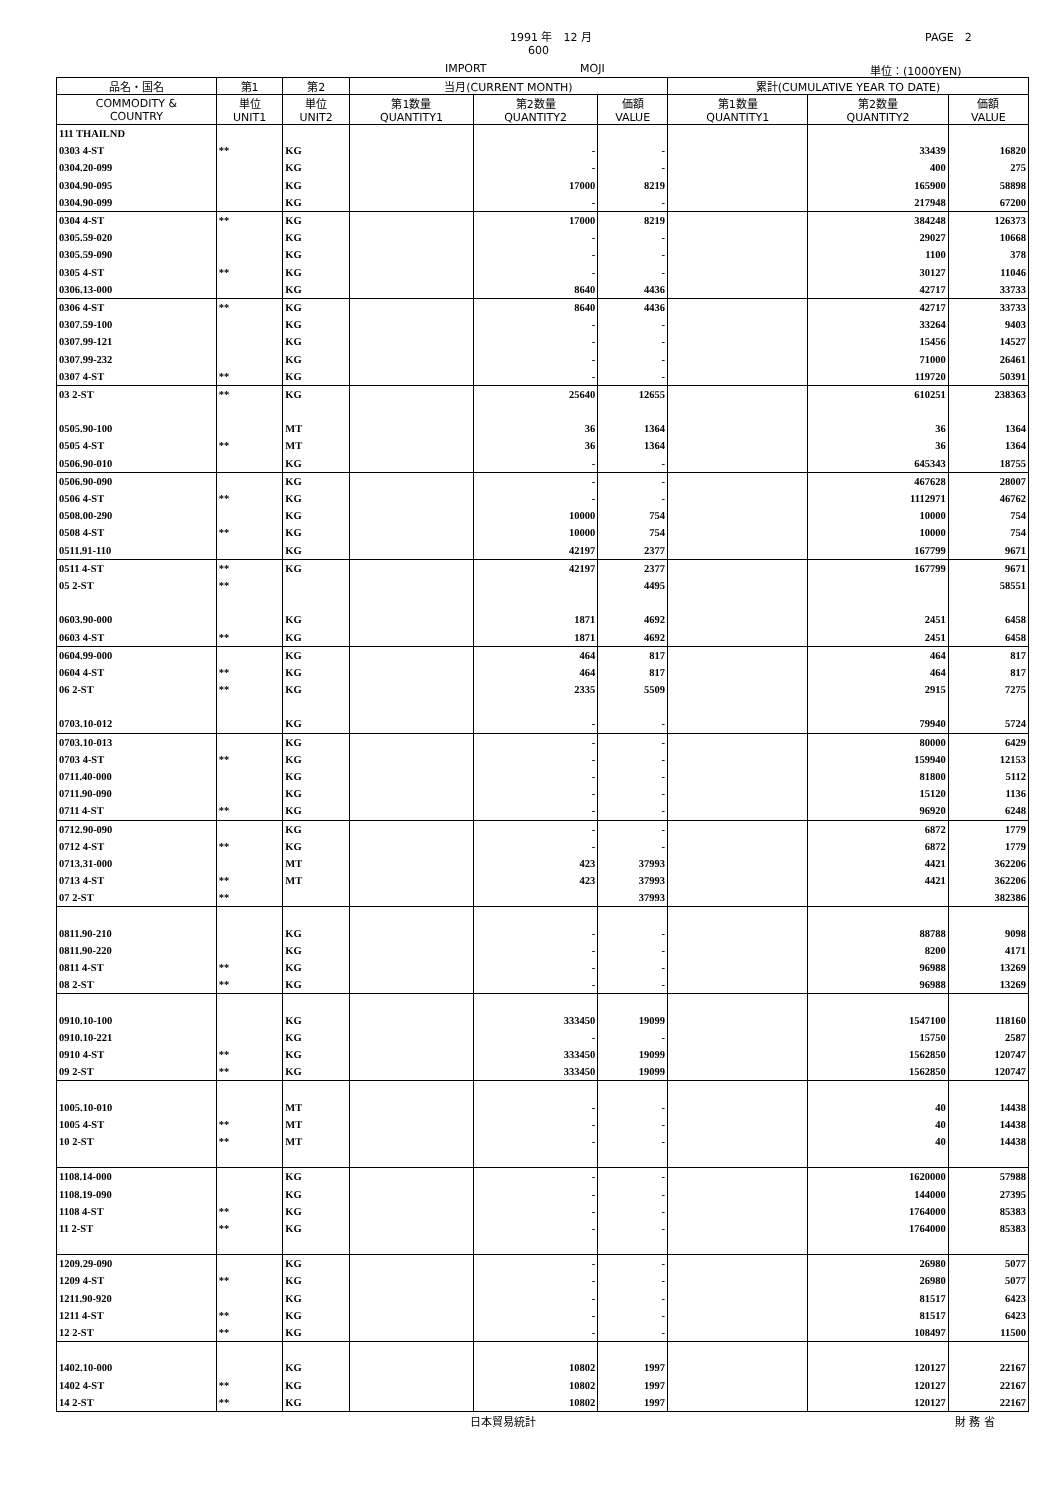1991 年　12 月 PAGE　2
600
IMPORT MOJI 単位：(1000YEN)
| 品名・国名 | 第1 | 第2 | 当月(CURRENT MONTH) | | | 累計(CUMULATIVE YEAR TO DATE) | | |
| --- | --- | --- | --- | --- | --- | --- | --- | --- |
| COMMODITY & COUNTRY | 単位 UNIT1 | 単位 UNIT2 | 第1数量 QUANTITY1 | 第2数量 QUANTITY2 | 価額 VALUE | 第1数量 QUANTITY1 | 第2数量 QUANTITY2 | 価額 VALUE |
| 111 THAILND | | | | | | | | |
| 0303 4-ST | ** | KG | | - | - | | 33439 | 16820 |
| 0304.20-099 | | KG | | - | - | | 400 | 275 |
| 0304.90-095 | | KG | | 17000 | 8219 | | 165900 | 58898 |
| 0304.90-099 | | KG | | - | - | | 217948 | 67200 |
| 0304 4-ST | ** | KG | | 17000 | 8219 | | 384248 | 126373 |
| 0305.59-020 | | KG | | - | - | | 29027 | 10668 |
| 0305.59-090 | | KG | | - | - | | 1100 | 378 |
| 0305 4-ST | ** | KG | | - | - | | 30127 | 11046 |
| 0306.13-000 | | KG | | 8640 | 4436 | | 42717 | 33733 |
| 0306 4-ST | ** | KG | | 8640 | 4436 | | 42717 | 33733 |
| 0307.59-100 | | KG | | - | - | | 33264 | 9403 |
| 0307.99-121 | | KG | | - | - | | 15456 | 14527 |
| 0307.99-232 | | KG | | - | - | | 71000 | 26461 |
| 0307 4-ST | ** | KG | | - | - | | 119720 | 50391 |
| 03 2-ST | ** | KG | | 25640 | 12655 | | 610251 | 238363 |
| 0505.90-100 | | MT | | 36 | 1364 | | 36 | 1364 |
| 0505 4-ST | ** | MT | | 36 | 1364 | | 36 | 1364 |
| 0506.90-010 | | KG | | - | - | | 645343 | 18755 |
| 0506.90-090 | | KG | | - | - | | 467628 | 28007 |
| 0506 4-ST | ** | KG | | - | - | | 1112971 | 46762 |
| 0508.00-290 | | KG | | 10000 | 754 | | 10000 | 754 |
| 0508 4-ST | ** | KG | | 10000 | 754 | | 10000 | 754 |
| 0511.91-110 | | KG | | 42197 | 2377 | | 167799 | 9671 |
| 0511 4-ST | ** | KG | | 42197 | 2377 | | 167799 | 9671 |
| 05 2-ST | ** | | | | 4495 | | | 58551 |
| 0603.90-000 | | KG | | 1871 | 4692 | | 2451 | 6458 |
| 0603 4-ST | ** | KG | | 1871 | 4692 | | 2451 | 6458 |
| 0604.99-000 | | KG | | 464 | 817 | | 464 | 817 |
| 0604 4-ST | ** | KG | | 464 | 817 | | 464 | 817 |
| 06 2-ST | ** | KG | | 2335 | 5509 | | 2915 | 7275 |
| 0703.10-012 | | KG | | - | - | | 79940 | 5724 |
| 0703.10-013 | | KG | | - | - | | 80000 | 6429 |
| 0703 4-ST | ** | KG | | - | - | | 159940 | 12153 |
| 0711.40-000 | | KG | | - | - | | 81800 | 5112 |
| 0711.90-090 | | KG | | - | - | | 15120 | 1136 |
| 0711 4-ST | ** | KG | | - | - | | 96920 | 6248 |
| 0712.90-090 | | KG | | - | - | | 6872 | 1779 |
| 0712 4-ST | ** | KG | | - | - | | 6872 | 1779 |
| 0713.31-000 | | MT | | 423 | 37993 | | 4421 | 362206 |
| 0713 4-ST | ** | MT | | 423 | 37993 | | 4421 | 362206 |
| 07 2-ST | ** | | | | 37993 | | | 382386 |
| 0811.90-210 | | KG | | - | - | | 88788 | 9098 |
| 0811.90-220 | | KG | | - | - | | 8200 | 4171 |
| 0811 4-ST | ** | KG | | - | - | | 96988 | 13269 |
| 08 2-ST | ** | KG | | - | - | | 96988 | 13269 |
| 0910.10-100 | | KG | | 333450 | 19099 | | 1547100 | 118160 |
| 0910.10-221 | | KG | | - | - | | 15750 | 2587 |
| 0910 4-ST | ** | KG | | 333450 | 19099 | | 1562850 | 120747 |
| 09 2-ST | ** | KG | | 333450 | 19099 | | 1562850 | 120747 |
| 1005.10-010 | | MT | | - | - | | 40 | 14438 |
| 1005 4-ST | ** | MT | | - | - | | 40 | 14438 |
| 10 2-ST | ** | MT | | - | - | | 40 | 14438 |
| 1108.14-000 | | KG | | - | - | | 1620000 | 57988 |
| 1108.19-090 | | KG | | - | - | | 144000 | 27395 |
| 1108 4-ST | ** | KG | | - | - | | 1764000 | 85383 |
| 11 2-ST | ** | KG | | - | - | | 1764000 | 85383 |
| 1209.29-090 | | KG | | - | - | | 26980 | 5077 |
| 1209 4-ST | ** | KG | | - | - | | 26980 | 5077 |
| 1211.90-920 | | KG | | - | - | | 81517 | 6423 |
| 1211 4-ST | ** | KG | | - | - | | 81517 | 6423 |
| 12 2-ST | ** | KG | | - | - | | 108497 | 11500 |
| 1402.10-000 | | KG | | 10802 | 1997 | | 120127 | 22167 |
| 1402 4-ST | ** | KG | | 10802 | 1997 | | 120127 | 22167 |
| 14 2-ST | ** | KG | | 10802 | 1997 | | 120127 | 22167 |
日本貿易統計 財 務 省